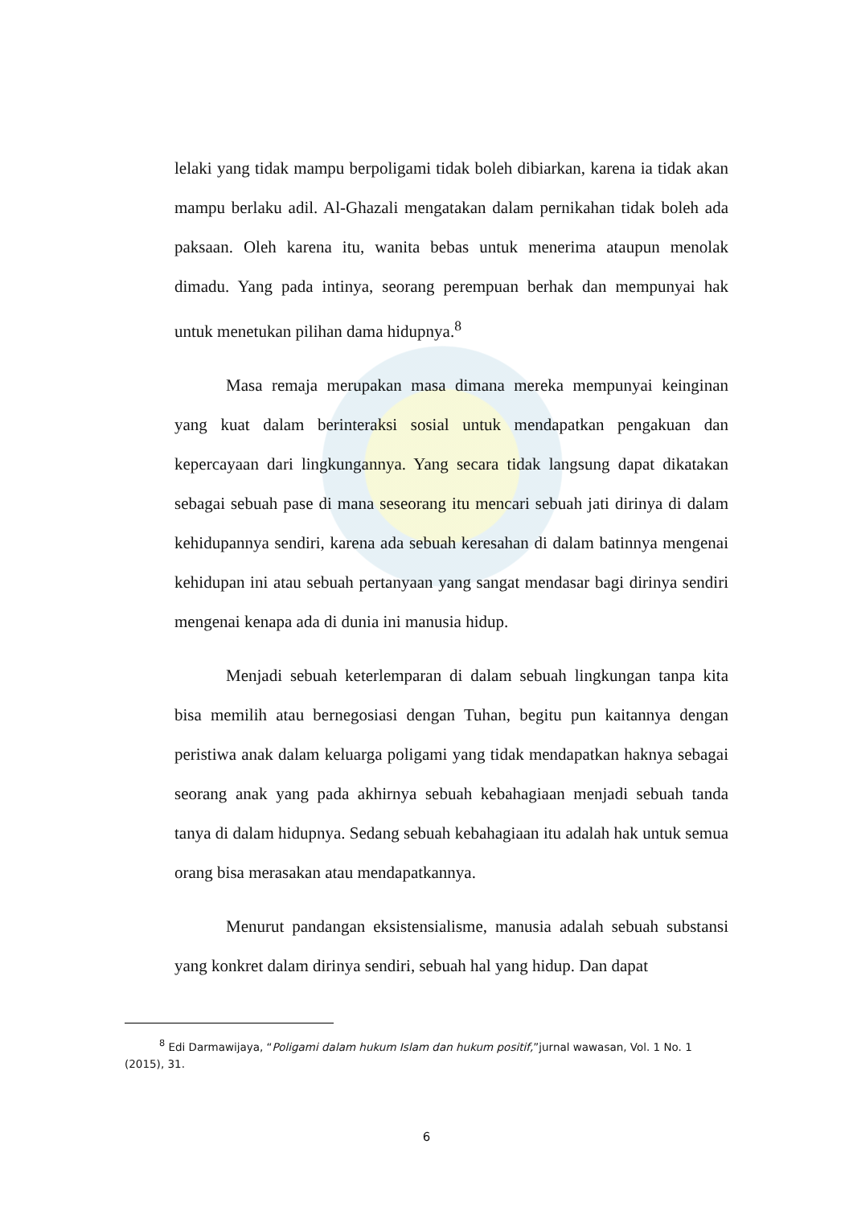lelaki yang tidak mampu berpoligami tidak boleh dibiarkan, karena ia tidak akan mampu berlaku adil. Al-Ghazali mengatakan dalam pernikahan tidak boleh ada paksaan. Oleh karena itu, wanita bebas untuk menerima ataupun menolak dimadu. Yang pada intinya, seorang perempuan berhak dan mempunyai hak untuk menetukan pilihan dama hidupnya.<sup>8</sup>
Masa remaja merupakan masa dimana mereka mempunyai keinginan yang kuat dalam berinteraksi sosial untuk mendapatkan pengakuan dan kepercayaan dari lingkungannya. Yang secara tidak langsung dapat dikatakan sebagai sebuah pase di mana seseorang itu mencari sebuah jati dirinya di dalam kehidupannya sendiri, karena ada sebuah keresahan di dalam batinnya mengenai kehidupan ini atau sebuah pertanyaan yang sangat mendasar bagi dirinya sendiri mengenai kenapa ada di dunia ini manusia hidup.
Menjadi sebuah keterlemparan di dalam sebuah lingkungan tanpa kita bisa memilih atau bernegosiasi dengan Tuhan, begitu pun kaitannya dengan peristiwa anak dalam keluarga poligami yang tidak mendapatkan haknya sebagai seorang anak yang pada akhirnya sebuah kebahagiaan menjadi sebuah tanda tanya di dalam hidupnya. Sedang sebuah kebahagiaan itu adalah hak untuk semua orang bisa merasakan atau mendapatkannya.
Menurut pandangan eksistensialisme, manusia adalah sebuah substansi yang konkret dalam dirinya sendiri, sebuah hal yang hidup. Dan dapat
<sup>8</sup> Edi Darmawijaya, “Poligami dalam hukum Islam dan hukum positif,”jurnal wawasan, Vol. 1 No. 1 (2015), 31.
6